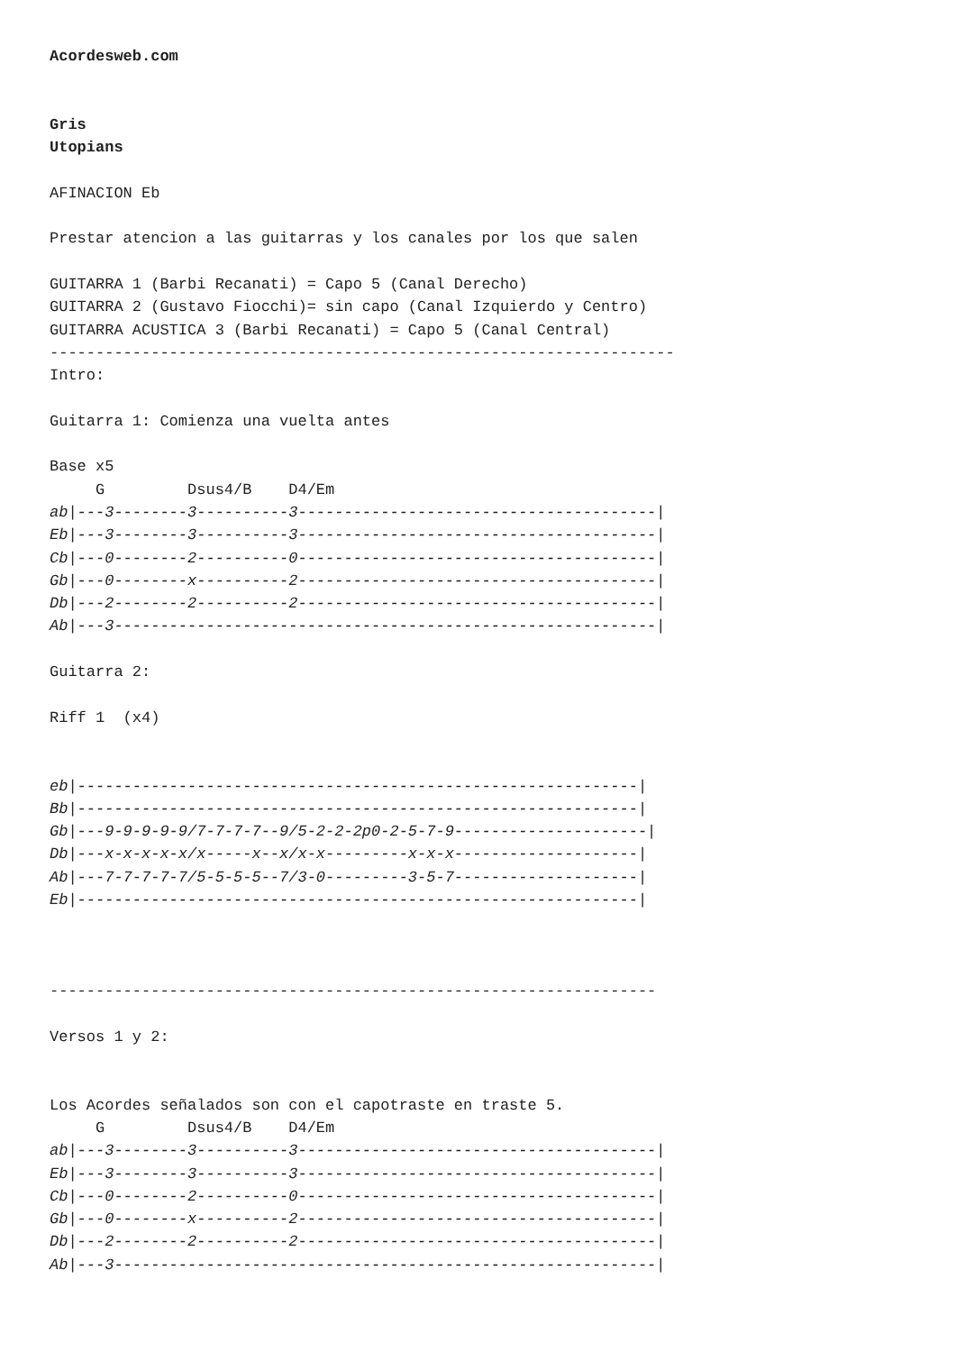Acordesweb.com


Gris
Utopians

AFINACION Eb

Prestar atencion a las guitarras y los canales por los que salen

GUITARRA 1 (Barbi Recanati) = Capo 5 (Canal Derecho)
GUITARRA 2 (Gustavo Fiocchi)= sin capo (Canal Izquierdo y Centro)
GUITARRA ACUSTICA 3 (Barbi Recanati) = Capo 5 (Canal Central)
--------------------------------------------------------------------
Intro:

Guitarra 1: Comienza una vuelta antes

Base x5
     G         Dsus4/B    D4/Em
ab|---3--------3----------3---------------------------------------|
Eb|---3--------3----------3---------------------------------------|
Cb|---0--------2----------0---------------------------------------|
Gb|---0--------x----------2---------------------------------------|
Db|---2--------2----------2---------------------------------------|
Ab|---3-----------------------------------------------------------|

Guitarra 2:

Riff 1  (x4)


eb|-------------------------------------------------------------|
Bb|-------------------------------------------------------------|
Gb|---9-9-9-9-9/7-7-7-7--9/5-2-2-2p0-2-5-7-9---------------------|
Db|---x-x-x-x-x/x-----x--x/x-x---------x-x-x--------------------|
Ab|---7-7-7-7-7/5-5-5-5--7/3-0---------3-5-7--------------------|
Eb|-------------------------------------------------------------|



------------------------------------------------------------------

Versos 1 y 2:


Los Acordes señalados son con el capotraste en traste 5.
     G         Dsus4/B    D4/Em
ab|---3--------3----------3---------------------------------------|
Eb|---3--------3----------3---------------------------------------|
Cb|---0--------2----------0---------------------------------------|
Gb|---0--------x----------2---------------------------------------|
Db|---2--------2----------2---------------------------------------|
Ab|---3-----------------------------------------------------------|